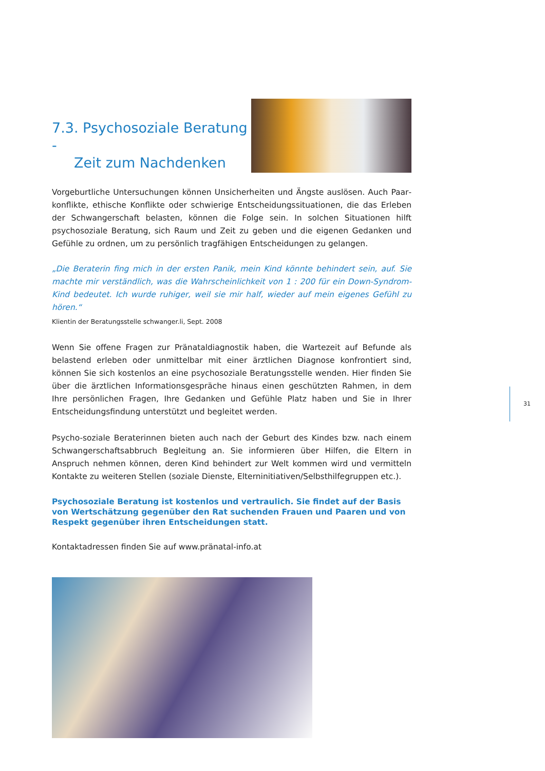7.3. Psychosoziale Beratung -
Zeit zum Nachdenken
Vorgeburtliche Untersuchungen können Unsicherheiten und Ängste auslösen. Auch Paar­konflikte, ethische Konflikte oder schwierige Entscheidungssituationen, die das Erleben der Schwangerschaft belasten, können die Folge sein. In solchen Situationen hilft psychosoziale Beratung, sich Raum und Zeit zu geben und die eigenen Gedanken und Gefühle zu ordnen, um zu persönlich tragfähigen Entscheidungen zu gelangen.
„Die Beraterin fing mich in der ersten Panik, mein Kind könnte behindert sein, auf. Sie machte mir verständlich, was die Wahrscheinlichkeit von 1 : 200 für ein Down-Syndrom-Kind bedeutet. Ich wurde ruhiger, weil sie mir half, wieder auf mein eigenes Gefühl zu hören.“
Klientin der Beratungsstelle schwanger.li, Sept. 2008
Wenn Sie offene Fragen zur Pränataldiagnostik haben, die Wartezeit auf Befunde als belastend erleben oder unmittelbar mit einer ärztlichen Diagnose konfrontiert sind, können Sie sich kostenlos an eine psychosoziale Beratungsstelle wenden. Hier finden Sie über die ärztlichen Informationsgespräche hinaus einen geschützten Rahmen, in dem Ihre persönlichen Fragen, Ihre Gedanken und Gefühle Platz haben und Sie in Ihrer Entscheidungsfindung unterstützt und begleitet werden.
Psycho-soziale Beraterinnen bieten auch nach der Geburt des Kindes bzw. nach einem Schwangerschaftsabbruch Begleitung an. Sie informieren über Hilfen, die Eltern in Anspruch nehmen können, deren Kind behindert zur Welt kommen wird und vermitteln Kontakte zu weiteren Stellen (soziale Dienste, Elterninitiativen/Selbsthilfegruppen etc.).
Psychosoziale Beratung ist kostenlos und vertraulich. Sie findet auf der Basis von Wert­schätzung gegenüber den Rat suchenden Frauen und Paaren und von Respekt gegenüber ihren Entscheidungen statt.
Kontaktadressen finden Sie auf www.pränatal-info.at
31